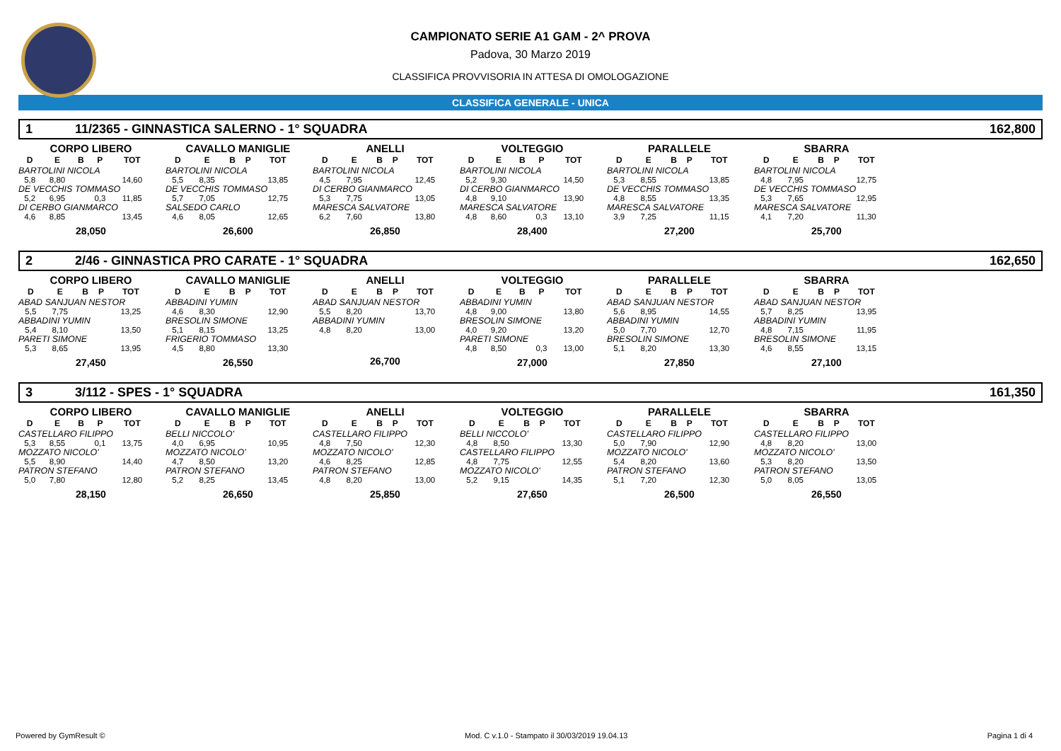CAMPIONATO SERIE A1 GAM - 2^ PROVA
Padova, 30 Marzo 2019
CLASSIFICA PROVVISORIA IN ATTESA DI OMOLOGAZIONE
CLASSIFICA GENERALE - UNICA
1 11/2365 - GINNASTICA SALERNO - 1° SQUADRA 162,800
CORPO LIBERO
| D | E | B | P | TOT |
| --- | --- | --- | --- | --- |
| BARTOLINI NICOLA | | | | |
| 5,8 | 8,80 | | | 14,60 |
| DE VECCHIS TOMMASO | | | | |
| 5,2 | 6,95 | | 0,3 | 11,85 |
| DI CERBO GIANMARCO | | | | |
| 4,6 | 8,85 | | | 13,45 |
28,050
CAVALLO MANIGLIE
| D | E | B | P | TOT |
| --- | --- | --- | --- | --- |
| BARTOLINI NICOLA | | | | |
| 5,5 | 8,35 | | | 13,85 |
| DE VECCHIS TOMMASO | | | | |
| 5,7 | 7,05 | | | 12,75 |
| SALSEDO CARLO | | | | |
| 4,6 | 8,05 | | | 12,65 |
26,600
ANELLI
| D | E | B | P | TOT |
| --- | --- | --- | --- | --- |
| BARTOLINI NICOLA | | | | |
| 4,5 | 7,95 | | | 12,45 |
| DI CERBO GIANMARCO | | | | |
| 5,3 | 7,75 | | | 13,05 |
| MARESCA SALVATORE | | | | |
| 6,2 | 7,60 | | | 13,80 |
26,850
VOLTEGGIO
| D | E | B | P | TOT |
| --- | --- | --- | --- | --- |
| BARTOLINI NICOLA | | | | |
| 5,2 | 9,30 | | | 14,50 |
| DI CERBO GIANMARCO | | | | |
| 4,8 | 9,10 | | | 13,90 |
| MARESCA SALVATORE | | | | |
| 4,8 | 8,60 | | 0,3 | 13,10 |
28,400
PARALLELE
| D | E | B | P | TOT |
| --- | --- | --- | --- | --- |
| BARTOLINI NICOLA | | | | |
| 5,3 | 8,55 | | | 13,85 |
| DE VECCHIS TOMMASO | | | | |
| 4,8 | 8,55 | | | 13,35 |
| MARESCA SALVATORE | | | | |
| 3,9 | 7,25 | | | 11,15 |
27,200
SBARRA
| D | E | B | P | TOT |
| --- | --- | --- | --- | --- |
| BARTOLINI NICOLA | | | | |
| 4,8 | 7,95 | | | 12,75 |
| DE VECCHIS TOMMASO | | | | |
| 5,3 | 7,65 | | | 12,95 |
| MARESCA SALVATORE | | | | |
| 4,1 | 7,20 | | | 11,30 |
25,700
2 2/46 - GINNASTICA PRO CARATE - 1° SQUADRA 162,650
CORPO LIBERO
| D | E | B | P | TOT |
| --- | --- | --- | --- | --- |
| ABAD SANJUAN NESTOR | | | | |
| 5,5 | 7,75 | | | 13,25 |
| ABBADINI YUMIN | | | | |
| 5,4 | 8,10 | | | 13,50 |
| PARETI SIMONE | | | | |
| 5,3 | 8,65 | | | 13,95 |
27,450
CAVALLO MANIGLIE
| D | E | B | P | TOT |
| --- | --- | --- | --- | --- |
| ABBADINI YUMIN | | | | |
| 4,6 | 8,30 | | | 12,90 |
| BRESOLIN SIMONE | | | | |
| 5,1 | 8,15 | | | 13,25 |
| FRIGERIO TOMMASO | | | | |
| 4,5 | 8,80 | | | 13,30 |
26,550
ANELLI
| D | E | B | P | TOT |
| --- | --- | --- | --- | --- |
| ABAD SANJUAN NESTOR | | | | |
| 5,5 | 8,20 | | | 13,70 |
| ABBADINI YUMIN | | | | |
| 4,8 | 8,20 | | | 13,00 |
26,700
VOLTEGGIO
| D | E | B | P | TOT |
| --- | --- | --- | --- | --- |
| ABBADINI YUMIN | | | | |
| 4,8 | 9,00 | | | 13,80 |
| BRESOLIN SIMONE | | | | |
| 4,0 | 9,20 | | | 13,20 |
| PARETI SIMONE | | | | |
| 4,8 | 8,50 | | 0,3 | 13,00 |
27,000
PARALLELE
| D | E | B | P | TOT |
| --- | --- | --- | --- | --- |
| ABAD SANJUAN NESTOR | | | | |
| 5,6 | 8,95 | | | 14,55 |
| ABBADINI YUMIN | | | | |
| 5,0 | 7,70 | | | 12,70 |
| BRESOLIN SIMONE | | | | |
| 5,1 | 8,20 | | | 13,30 |
27,850
SBARRA
| D | E | B | P | TOT |
| --- | --- | --- | --- | --- |
| ABAD SANJUAN NESTOR | | | | |
| 5,7 | 8,25 | | | 13,95 |
| ABBADINI YUMIN | | | | |
| 4,8 | 7,15 | | | 11,95 |
| BRESOLIN SIMONE | | | | |
| 4,6 | 8,55 | | | 13,15 |
27,100
3 3/112 - SPES - 1° SQUADRA 161,350
CORPO LIBERO
| D | E | B | P | TOT |
| --- | --- | --- | --- | --- |
| CASTELLARO FILIPPO | | | | |
| 5,3 | 8,55 | | 0,1 | 13,75 |
| MOZZATO NICOLO' | | | | |
| 5,5 | 8,90 | | | 14,40 |
| PATRON STEFANO | | | | |
| 5,0 | 7,80 | | | 12,80 |
28,150
CAVALLO MANIGLIE
| D | E | B | P | TOT |
| --- | --- | --- | --- | --- |
| BELLI NICCOLO' | | | | |
| 4,0 | 6,95 | | | 10,95 |
| MOZZATO NICOLO' | | | | |
| 4,7 | 8,50 | | | 13,20 |
| PATRON STEFANO | | | | |
| 5,2 | 8,25 | | | 13,45 |
26,650
ANELLI
| D | E | B | P | TOT |
| --- | --- | --- | --- | --- |
| CASTELLARO FILIPPO | | | | |
| 4,8 | 7,50 | | | 12,30 |
| MOZZATO NICOLO' | | | | |
| 4,6 | 8,25 | | | 12,85 |
| PATRON STEFANO | | | | |
| 4,8 | 8,20 | | | 13,00 |
25,850
VOLTEGGIO
| D | E | B | P | TOT |
| --- | --- | --- | --- | --- |
| BELLI NICCOLO' | | | | |
| 4,8 | 8,50 | | | 13,30 |
| CASTELLARO FILIPPO | | | | |
| 4,8 | 7,75 | | | 12,55 |
| MOZZATO NICOLO' | | | | |
| 5,2 | 9,15 | | | 14,35 |
27,650
PARALLELE
| D | E | B | P | TOT |
| --- | --- | --- | --- | --- |
| CASTELLARO FILIPPO | | | | |
| 5,0 | 7,90 | | | 12,90 |
| MOZZATO NICOLO' | | | | |
| 5,4 | 8,20 | | | 13,60 |
| PATRON STEFANO | | | | |
| 5,1 | 7,20 | | | 12,30 |
26,500
SBARRA
| D | E | B | P | TOT |
| --- | --- | --- | --- | --- |
| CASTELLARO FILIPPO | | | | |
| 4,8 | 8,20 | | | 13,00 |
| MOZZATO NICOLO' | | | | |
| 5,3 | 8,20 | | | 13,50 |
| PATRON STEFANO | | | | |
| 5,0 | 8,05 | | | 13,05 |
26,550
Powered by GymResult © Mod. C v.1.0 - Stampato il 30/03/2019 19.04.13 Pagina 1 di 4